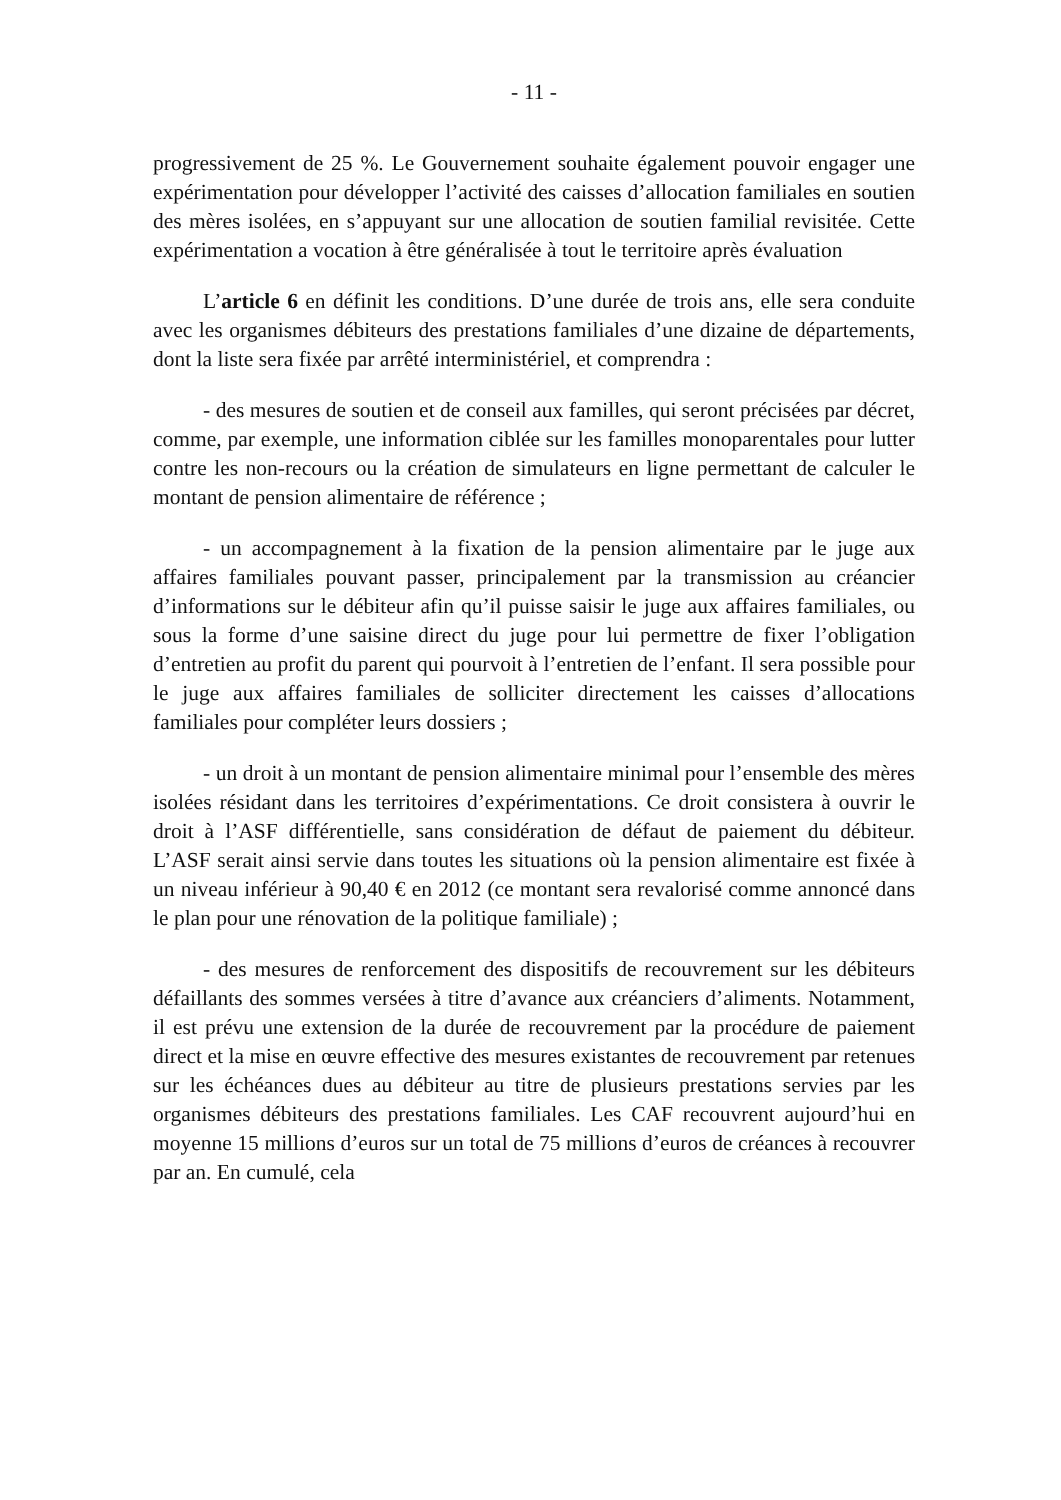- 11 -
progressivement de 25 %. Le Gouvernement souhaite également pouvoir engager une expérimentation pour développer l’activité des caisses d’allocation familiales en soutien des mères isolées, en s’appuyant sur une allocation de soutien familial revisitée. Cette expérimentation a vocation à être généralisée à tout le territoire après évaluation
L’article 6 en définit les conditions. D’une durée de trois ans, elle sera conduite avec les organismes débiteurs des prestations familiales d’une dizaine de départements, dont la liste sera fixée par arrêté interministériel, et comprendra :
- des mesures de soutien et de conseil aux familles, qui seront précisées par décret, comme, par exemple, une information ciblée sur les familles monoparentales pour lutter contre les non-recours ou la création de simulateurs en ligne permettant de calculer le montant de pension alimentaire de référence ;
- un accompagnement à la fixation de la pension alimentaire par le juge aux affaires familiales pouvant passer, principalement par la transmission au créancier d’informations sur le débiteur afin qu’il puisse saisir le juge aux affaires familiales, ou sous la forme d’une saisine direct du juge pour lui permettre de fixer l’obligation d’entretien au profit du parent qui pourvoit à l’entretien de l’enfant. Il sera possible pour le juge aux affaires familiales de solliciter directement les caisses d’allocations familiales pour compléter leurs dossiers ;
- un droit à un montant de pension alimentaire minimal pour l’ensemble des mères isolées résidant dans les territoires d’expérimentations. Ce droit consistera à ouvrir le droit à l’ASF différentielle, sans considération de défaut de paiement du débiteur. L’ASF serait ainsi servie dans toutes les situations où la pension alimentaire est fixée à un niveau inférieur à 90,40 € en 2012 (ce montant sera revalorisé comme annoncé dans le plan pour une rénovation de la politique familiale) ;
- des mesures de renforcement des dispositifs de recouvrement sur les débiteurs défaillants des sommes versées à titre d’avance aux créanciers d’aliments. Notamment, il est prévu une extension de la durée de recouvrement par la procédure de paiement direct et la mise en œuvre effective des mesures existantes de recouvrement par retenues sur les échéances dues au débiteur au titre de plusieurs prestations servies par les organismes débiteurs des prestations familiales. Les CAF recouvrent aujourd’hui en moyenne 15 millions d’euros sur un total de 75 millions d’euros de créances à recouvrer par an. En cumulé, cela